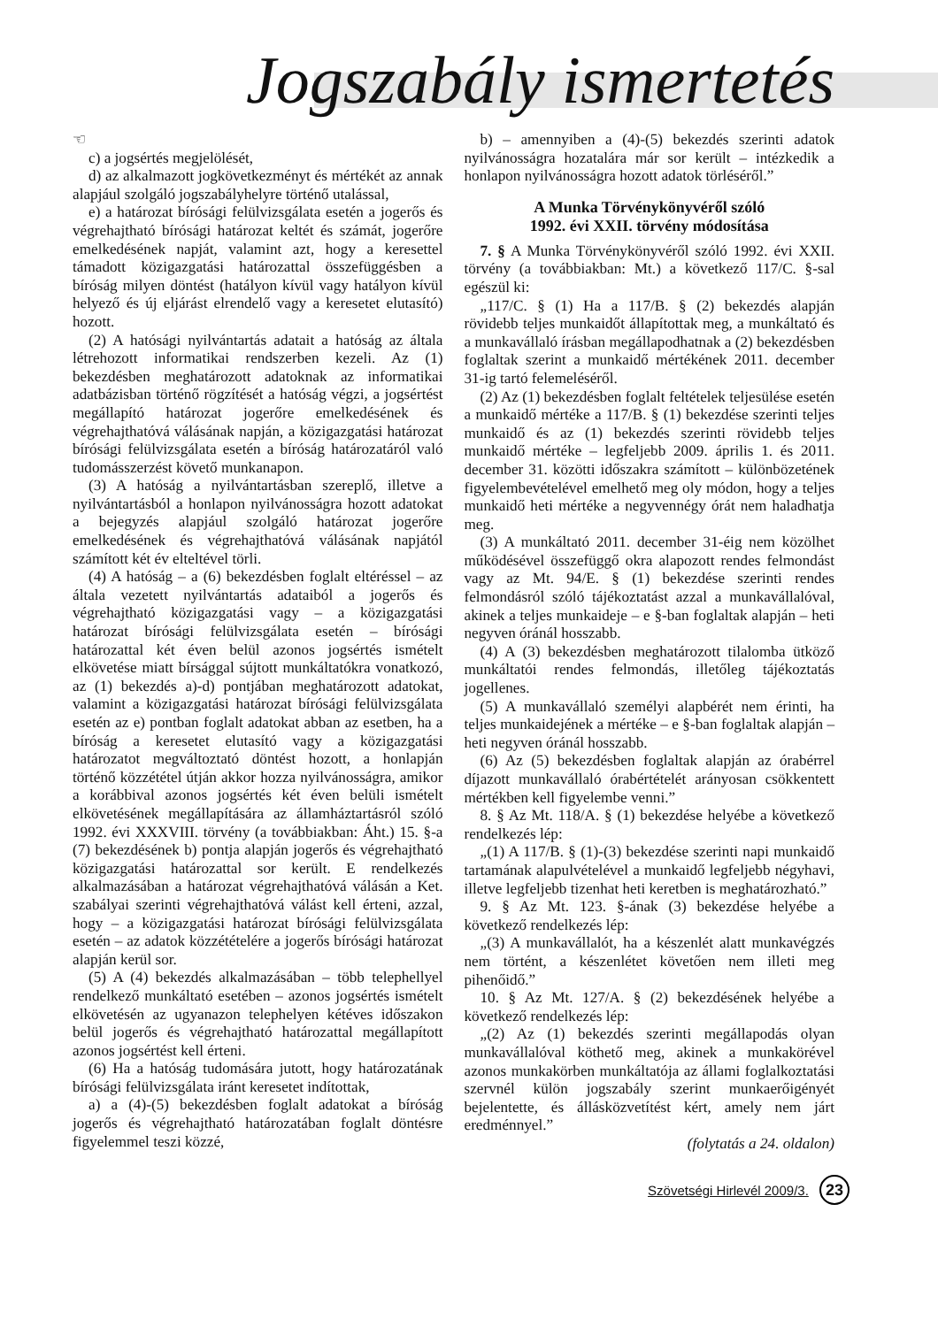Jogszabály ismertetés
☜
c) a jogsértés megjelölését,
d) az alkalmazott jogkövetkezményt és mértékét az annak alapjául szolgáló jogszabályhelyre történő utalással,
e) a határozat bírósági felülvizsgálata esetén a jogerős és végrehajtható bírósági határozat keltét és számát, jogerőre emelkedésének napját, valamint azt, hogy a keresettel támadott közigazgatási határozattal összefüggésben a bíróság milyen döntést (hatályon kívül vagy hatályon kívül helyező és új eljárást elrendelő vagy a keresetet elutasító) hozott.
(2) A hatósági nyilvántartás adatait a hatóság az általa létrehozott informatikai rendszerben kezeli. Az (1) bekezdésben meghatározott adatoknak az informatikai adatbázisban történő rögzítését a hatóság végzi, a jogsértést megállapító határozat jogerőre emelkedésének és végrehajthatóvá válásának napján, a közigazgatási határozat bírósági felülvizsgálata esetén a bíróság határozatáról való tudomásszerzést követő munkanapon.
(3) A hatóság a nyilvántartásban szereplő, illetve a nyilvántartásból a honlapon nyilvánosságra hozott adatokat a bejegyzés alapjául szolgáló határozat jogerőre emelkedésének és végrehajthatóvá válásának napjától számított két év elteltével törli.
(4) A hatóság – a (6) bekezdésben foglalt eltéréssel – az általa vezetett nyilvántartás adataiból a jogerős és végrehajtható közigazgatási vagy – a közigazgatási határozat bírósági felülvizsgálata esetén – bírósági határozattal két éven belül azonos jogsértés ismételt elkövetése miatt bírsággal sújtott munkáltatókra vonatkozó, az (1) bekezdés a)-d) pontjában meghatározott adatokat, valamint a közigazgatási határozat bírósági felülvizsgálata esetén az e) pontban foglalt adatokat abban az esetben, ha a bíróság a keresetet elutasító vagy a közigazgatási határozatot megváltoztató döntést hozott, a honlapján történő közzététel útján akkor hozza nyilvánosságra, amikor a korábbival azonos jogsértés két éven belüli ismételt elkövetésének megállapítására az államháztartásról szóló 1992. évi XXXVIII. törvény (a továbbiakban: Áht.) 15. §-a (7) bekezdésének b) pontja alapján jogerős és végrehajtható közigazgatási határozattal sor került. E rendelkezés alkalmazásában a határozat végrehajthatóvá válásán a Ket. szabályai szerinti végrehajthatóvá válást kell érteni, azzal, hogy – a közigazgatási határozat bírósági felülvizsgálata esetén – az adatok közzétételére a jogerős bírósági határozat alapján kerül sor.
(5) A (4) bekezdés alkalmazásában – több telephellyel rendelkező munkáltató esetében – azonos jogsértés ismételt elkövetésén az ugyanazon telephelyen kétéves időszakon belül jogerős és végrehajtható határozattal megállapított azonos jogsértést kell érteni.
(6) Ha a hatóság tudomására jutott, hogy határozatának bírósági felülvizsgálata iránt keresetet indítottak,
a) a (4)-(5) bekezdésben foglalt adatokat a bíróság jogerős és végrehajtható határozatában foglalt döntésre figyelemmel teszi közzé,
b) – amennyiben a (4)-(5) bekezdés szerinti adatok nyilvánosságra hozatalára már sor került – intézkedik a honlapon nyilvánosságra hozott adatok törléséről.”
A Munka Törvénykönyvéről szóló
1992. évi XXII. törvény módosítása
7. § A Munka Törvénykönyvéről szóló 1992. évi XXII. törvény (a továbbiakban: Mt.) a következő 117/C. §-sal egészül ki:
„117/C. § (1) Ha a 117/B. § (2) bekezdés alapján rövidebb teljes munkaidőt állapítottak meg, a munkáltató és a munkavállaló írásban megállapodhatnak a (2) bekezdésben foglaltak szerint a munkaidő mértékének 2011. december 31-ig tartó felemeléséről.
(2) Az (1) bekezdésben foglalt feltételek teljesülése esetén a munkaidő mértéke a 117/B. § (1) bekezdése szerinti teljes munkaidő és az (1) bekezdés szerinti rövidebb teljes munkaidő mértéke – legfeljebb 2009. április 1. és 2011. december 31. közötti időszakra számított – különbözetének figyelembevételével emelhető meg oly módon, hogy a teljes munkaidő heti mértéke a negyvennégy órát nem haladhatja meg.
(3) A munkáltató 2011. december 31-éig nem közölhet működésével összefüggő okra alapozott rendes felmondást vagy az Mt. 94/E. § (1) bekezdése szerinti rendes felmondásról szóló tájékoztatást azzal a munkavállalóval, akinek a teljes munkaideje – e §-ban foglaltak alapján – heti negyven óránál hosszabb.
(4) A (3) bekezdésben meghatározott tilalomba ütköző munkáltatói rendes felmondás, illetőleg tájékoztatás jogellenes.
(5) A munkavállaló személyi alapbérét nem érinti, ha teljes munkaidejének a mértéke – e §-ban foglaltak alapján – heti negyven óránál hosszabb.
(6) Az (5) bekezdésben foglaltak alapján az órabérrel díjazott munkavállaló órabértételét arányosan csökkentett mértékben kell figyelembe venni.”
8. § Az Mt. 118/A. § (1) bekezdése helyébe a következő rendelkezés lép:
„(1) A 117/B. § (1)-(3) bekezdése szerinti napi munkaidő tartamának alapulvételével a munkaidő legfeljebb négyhavi, illetve legfeljebb tizenhat heti keretben is meghatározható.”
9. § Az Mt. 123. §-ának (3) bekezdése helyébe a következő rendelkezés lép:
„(3) A munkavállalót, ha a készenlét alatt munkavégzés nem történt, a készenlétet követően nem illeti meg pihenőidő.”
10. § Az Mt. 127/A. § (2) bekezdésének helyébe a következő rendelkezés lép:
„(2) Az (1) bekezdés szerinti megállapodás olyan munkavállalóval köthető meg, akinek a munkakörével azonos munkakörben munkáltatója az állami foglalkoztatási szervnél külön jogszabály szerint munkaerőigényét bejelentette, és állásközvetítést kért, amely nem járt eredménnyel.”
(folytatás a 24. oldalon)
Szövetségi Hirlevél 2009/3. 23